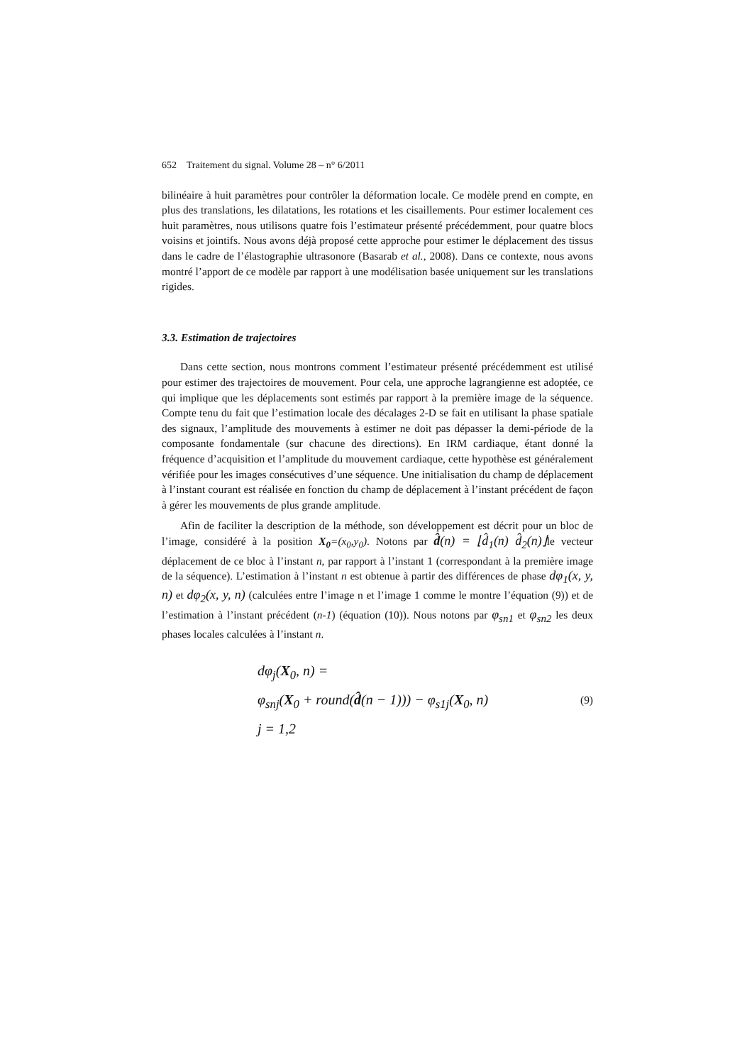652 Traitement du signal. Volume 28 – n° 6/2011
bilinéaire à huit paramètres pour contrôler la déformation locale. Ce modèle prend en compte, en plus des translations, les dilatations, les rotations et les cisaillements. Pour estimer localement ces huit paramètres, nous utilisons quatre fois l’estimateur présenté précédemment, pour quatre blocs voisins et jointifs. Nous avons déjà proposé cette approche pour estimer le déplacement des tissus dans le cadre de l’élastographie ultrasonore (Basarab et al., 2008). Dans ce contexte, nous avons montré l’apport de ce modèle par rapport à une modélisation basée uniquement sur les translations rigides.
3.3. Estimation de trajectoires
Dans cette section, nous montrons comment l’estimateur présenté précédemment est utilisé pour estimer des trajectoires de mouvement. Pour cela, une approche lagrangienne est adoptée, ce qui implique que les déplacements sont estimés par rapport à la première image de la séquence. Compte tenu du fait que l’estimation locale des décalages 2-D se fait en utilisant la phase spatiale des signaux, l’amplitude des mouvements à estimer ne doit pas dépasser la demi-période de la composante fondamentale (sur chacune des directions). En IRM cardiaque, étant donné la fréquence d’acquisition et l’amplitude du mouvement cardiaque, cette hypothèse est généralement vérifiée pour les images consécutives d’une séquence. Une initialisation du champ de déplacement à l’instant courant est réalisée en fonction du champ de déplacement à l’instant précédent de façon à gérer les mouvements de plus grande amplitude.
Afin de faciliter la description de la méthode, son développement est décrit pour un bloc de l’image, considéré à la position X<sub>0</sub>=(x<sub>0</sub>,y<sub>0</sub>). Notons par d̂(n) = ⌊d̂<sub>1</sub>(n) d̂<sub>2</sub>(n)⌋le vecteur déplacement de ce bloc à l’instant n, par rapport à l’instant 1 (correspondant à la première image de la séquence). L’estimation à l’instant n est obtenue à partir des différences de phase dφ<sub>1</sub>(x, y, n) et dφ<sub>2</sub>(x, y, n) (calculées entre l’image n et l’image 1 comme le montre l’équation (9)) et de l’estimation à l’instant précédent (n-1) (équation (10)). Nous notons par φ<sub>sn1</sub> et φ<sub>sn2</sub> les deux phases locales calculées à l’instant n.
dφ<sub>j</sub>(X<sub>0</sub>, n) =
φ<sub>snj</sub>(X<sub>0</sub> + round(d̂(n − 1))) − φ<sub>s1j</sub>(X<sub>0</sub>, n)
j = 1,2
(9)